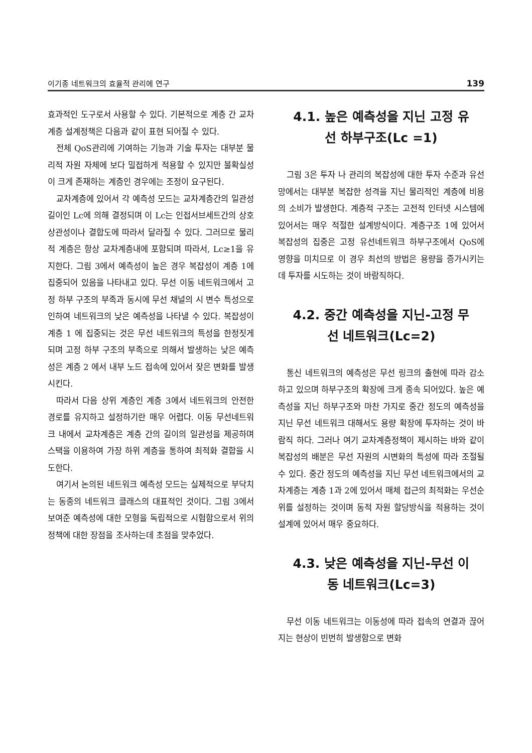이기종 네트워크의 효율적 관리에 연구 139
효과적인 도구로서 사용할 수 있다. 기본적으로 계층 간 교차계층 설계정책은 다음과 같이 표현 되어질 수 있다.
전체 QoS관리에 기여하는 기능과 기술 투자는 대부분 물리적 자원 자체에 보다 밀접하게 적용할 수 있지만 불확실성이 크게 존재하는 계층인 경우에는 조정이 요구된다.
교차계층에 있어서 각 예측성 모드는 교차계층간의 일관성 길이인 Lc에 의해 결정되며 이 Lc는 인접서브세트간의 상호 상관성이나 결합도에 따라서 달라질 수 있다. 그러므로 물리적 계층은 항상 교차계층내에 포함되며 따라서, Lc≥1을 유지한다. 그림 3에서 예측성이 높은 경우 복잡성이 계층 1에 집중되어 있음을 나타내고 있다. 무선 이동 네트워크에서 고정 하부 구조의 부족과 동시에 무선 채널의 시 변수 특성으로 인하여 네트워크의 낮은 예측성을 나타낼 수 있다. 복잡성이 계층 1 에 집중되는 것은 무선 네트워크의 특성을 한정짓게 되며 고정 하부 구조의 부족으로 의해서 발생하는 낮은 예측성은 계층 2 에서 내부 노드 접속에 있어서 잦은 변화를 발생시킨다.
따라서 다음 상위 계층인 계층 3에서 네트워크의 안전한 경로를 유지하고 설정하기란 매우 어렵다. 이동 무선네트워크 내에서 교차계층은 계층 간의 길이의 일관성을 제공하며 스택을 이용하여 가장 하위 계층을 통하여 최적화 결합을 시도한다.
여기서 논의된 네트워크 예측성 모드는 실제적으로 부닥치는 동종의 네트워크 클래스의 대표적인 것이다. 그림 3에서 보여준 예측성에 대한 모형을 독립적으로 시험함으로서 위의 정책에 대한 장점을 조사하는데 초점을 맞추었다.
4.1. 높은 예측성을 지닌 고정 유
선 하부구조(Lc =1)
그림 3은 투자 나 관리의 복잡성에 대한 투자 수준과 유선 망에서는 대부분 복잡한 성격을 지닌 물리적인 계층에 비용의 소비가 발생한다. 계층적 구조는 고전적 인터넷 시스템에 있어서는 매우 적절한 설계방식이다. 계층구조 1에 있어서 복잡성의 집중은 고정 유선네트워크 하부구조에서 QoS에 영향을 미치므로 이 경우 최선의 방법은 용량을 증가시키는데 투자를 시도하는 것이 바람직하다.
4.2. 중간 예측성을 지닌-고정 무
선 네트워크(Lc=2)
통신 네트워크의 예측성은 무선 링크의 출현에 따라 감소하고 있으며 하부구조의 확장에 크게 종속 되어있다. 높은 예측성을 지닌 하부구조와 마찬 가지로 중간 정도의 예측성을 지닌 무선 네트워크 대해서도 용량 확장에 투자하는 것이 바람직 하다. 그러나 여기 교차계층정책이 제시하는 바와 같이 복잡성의 배분은 무선 자원의 시변화의 특성에 따라 조절될 수 있다. 중간 정도의 예측성을 지닌 무선 네트워크에서의 교차계층는 계층 1과 2에 있어서 매체 접근의 최적화는 우선순위를 설정하는 것이며 동적 자원 할당방식을 적용하는 것이 설계에 있어서 매우 중요하다.
4.3. 낮은 예측성을 지닌-무선 이
동 네트워크(Lc=3)
무선 이동 네트워크는 이동성에 따라 접속의 연결과 끊어지는 현상이 빈번히 발생함으로 변화